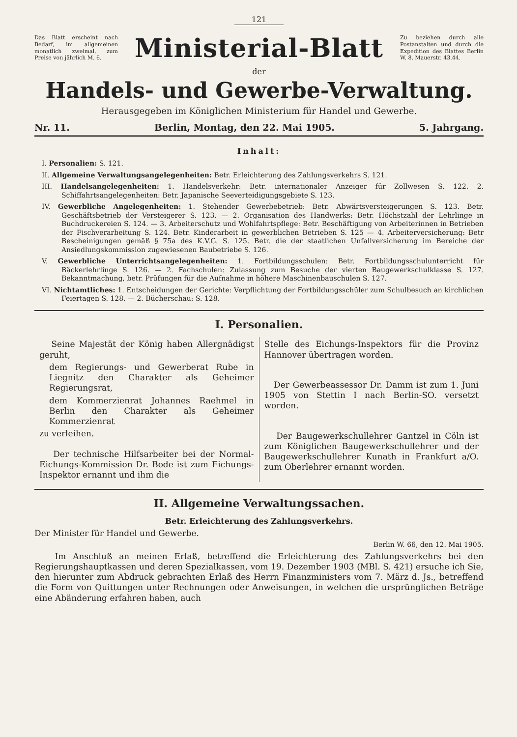121
Das Blatt erscheint nach Bedarf, im allgemeinen monatlich zweimal, zum Preise von jährlich M. 6.
Ministerial-Blatt
Zu beziehen durch alle Postanstalten und durch die Expedition des Blattes Berlin W. 8, Mauerstr. 43.44.
der
Handels- und Gewerbe-Verwaltung.
Herausgegeben im Königlichen Ministerium für Handel und Gewerbe.
Nr. 11. Berlin, Montag, den 22. Mai 1905. 5. Jahrgang.
Inhalt:
I. Personalien: S. 121.
II. Allgemeine Verwaltungsangelegenheiten: Betr. Erleichterung des Zahlungsverkehrs S. 121.
III. Handelsangelegenheiten: 1. Handelsverkehr: Betr. internationaler Anzeiger für Zollwesen S. 122. 2. Schiffahrtsangelegenheiten: Betr. Japanische Seeverteidigungsgebiete S. 123.
IV. Gewerbliche Angelegenheiten: 1. Stehender Gewerbebetrieb: Betr. Abwärtsversteigerungen S. 123. Betr. Geschäftsbetrieb der Versteigerer S. 123. — 2. Organisation des Handwerks: Betr. Höchstzahl der Lehrlinge in Buchdruckereien S. 124. — 3. Arbeiterschutz und Wohlfahrtspflege: Betr. Beschäftigung von Arbeiterinnen in Betrieben der Fischverarbeitung S. 124. Betr. Kinderarbeit in gewerblichen Betrieben S. 125 — 4. Arbeiterversicherung: Betr Bescheinigungen gemäß § 75a des K.V.G. S. 125. Betr. die der staatlichen Unfallversicherung im Bereiche der Ansiedlungskommission zugewiesenen Baubetriebe S. 126.
V. Gewerbliche Unterrichtsangelegenheiten: 1. Fortbildungsschulen: Betr. Fortbildungsschulunterricht für Bäckerlehrlinge S. 126. — 2. Fachschulen: Zulassung zum Besuche der vierten Baugewerkschulklasse S. 127. Bekanntmachung, betr. Prüfungen für die Aufnahme in höhere Maschinenbauschulen S. 127.
VI. Nichtamtliches: 1. Entscheidungen der Gerichte: Verpflichtung der Fortbildungsschüler zum Schulbesuch an kirchlichen Feiertagen S. 128. — 2. Bücherschau: S. 128.
I. Personalien.
Seine Majestät der König haben Allergnädigst geruht,
dem Regierungs- und Gewerberat Rube in Liegnitz den Charakter als Geheimer Regierungsrat,
dem Kommerzienrat Johannes Raehmel in Berlin den Charakter als Geheimer Kommerzienrat
zu verleihen.
Der technische Hilfsarbeiter bei der Normal-Eichungs-Kommission Dr. Bode ist zum Eichungs-Inspektor ernannt und ihm die
Stelle des Eichungs-Inspektors für die Provinz Hannover übertragen worden.
Der Gewerbeassessor Dr. Damm ist zum 1. Juni 1905 von Stettin I nach Berlin-SO. versetzt worden.
Der Baugewerkschullehrer Gantzel in Cöln ist zum Königlichen Baugewerkschullehrer und der Baugewerkschullehrer Kunath in Frankfurt a/O. zum Oberlehrer ernannt worden.
II. Allgemeine Verwaltungssachen.
Betr. Erleichterung des Zahlungsverkehrs.
Der Minister für Handel und Gewerbe.
Berlin W. 66, den 12. Mai 1905.
Im Anschluß an meinen Erlaß, betreffend die Erleichterung des Zahlungsverkehrs bei den Regierungshauptkassen und deren Spezialkassen, vom 19. Dezember 1903 (MBl. S. 421) ersuche ich Sie, den hierunter zum Abdruck gebrachten Erlaß des Herrn Finanzministers vom 7. März d. Js., betreffend die Form von Quittungen unter Rechnungen oder Anweisungen, in welchen die ursprünglichen Beträge eine Abänderung erfahren haben, auch